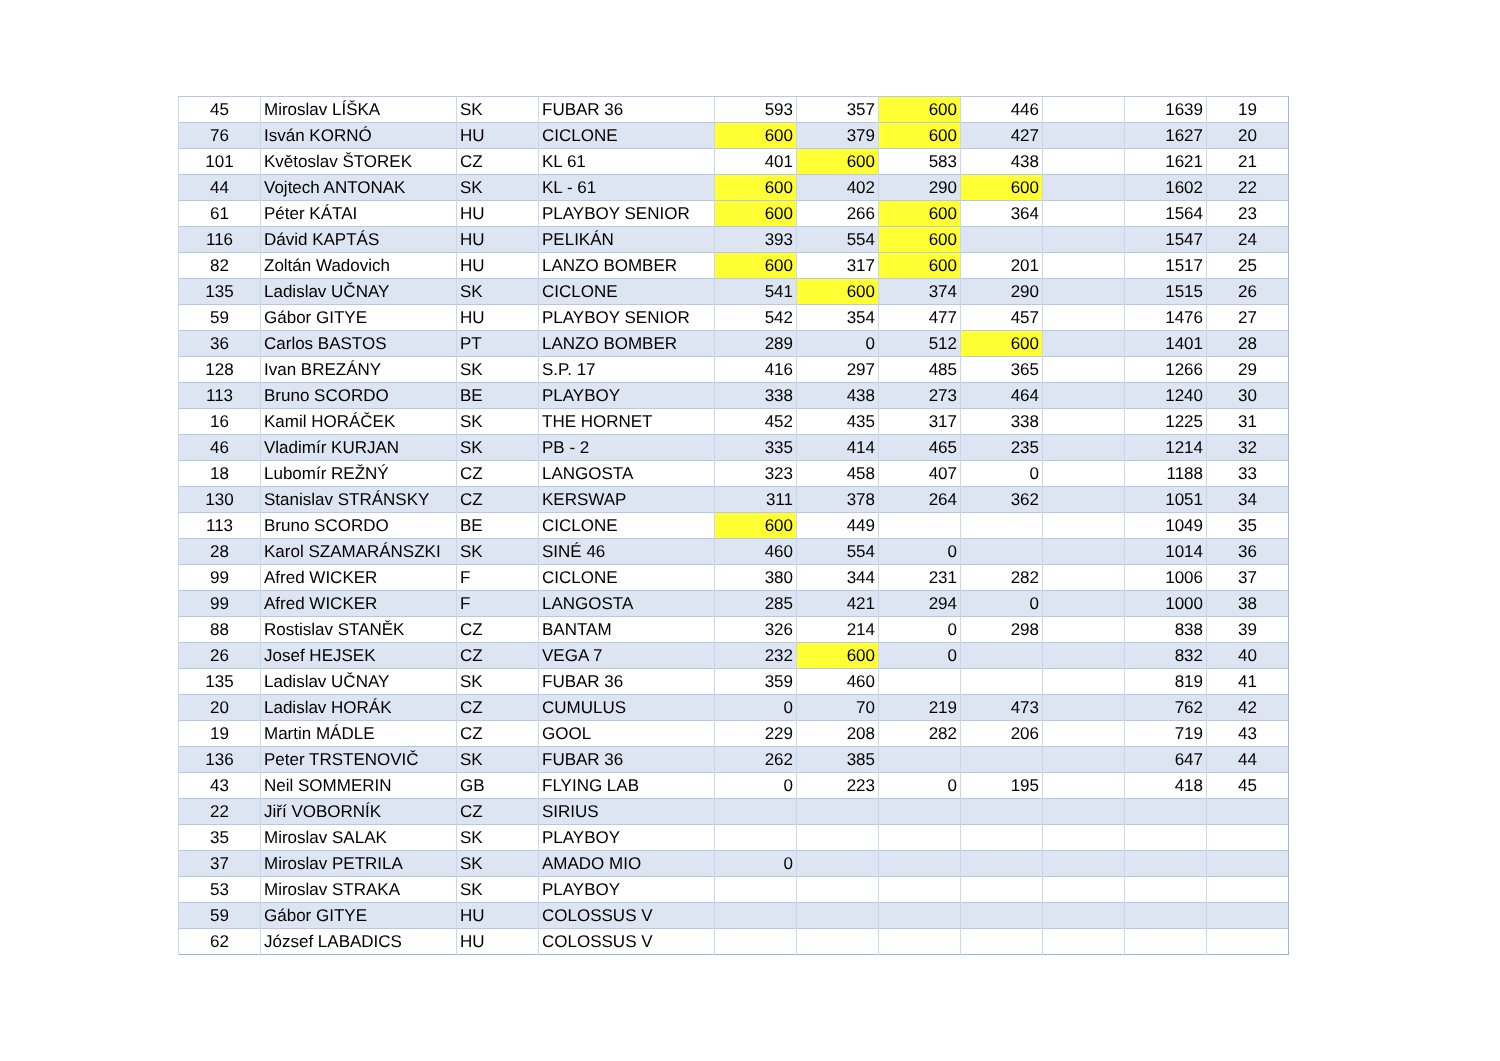| 45 | Miroslav LÍŠKA | SK | FUBAR 36 | 593 | 357 | 600 | 446 | | 1639 | 19 |
| 76 | Isván KORNÓ | HU | CICLONE | 600 | 379 | 600 | 427 | | 1627 | 20 |
| 101 | Květoslav ŠTOREK | CZ | KL 61 | 401 | 600 | 583 | 438 | | 1621 | 21 |
| 44 | Vojtech ANTONAK | SK | KL - 61 | 600 | 402 | 290 | 600 | | 1602 | 22 |
| 61 | Péter KÁTAI | HU | PLAYBOY SENIOR | 600 | 266 | 600 | 364 | | 1564 | 23 |
| 116 | Dávid KAPTÁS | HU | PELIKÁN | 393 | 554 | 600 | | | 1547 | 24 |
| 82 | Zoltán Wadovich | HU | LANZO BOMBER | 600 | 317 | 600 | 201 | | 1517 | 25 |
| 135 | Ladislav UČNAY | SK | CICLONE | 541 | 600 | 374 | 290 | | 1515 | 26 |
| 59 | Gábor GITYE | HU | PLAYBOY SENIOR | 542 | 354 | 477 | 457 | | 1476 | 27 |
| 36 | Carlos BASTOS | PT | LANZO BOMBER | 289 | 0 | 512 | 600 | | 1401 | 28 |
| 128 | Ivan BREZÁNY | SK | S.P. 17 | 416 | 297 | 485 | 365 | | 1266 | 29 |
| 113 | Bruno SCORDO | BE | PLAYBOY | 338 | 438 | 273 | 464 | | 1240 | 30 |
| 16 | Kamil HORÁČEK | SK | THE HORNET | 452 | 435 | 317 | 338 | | 1225 | 31 |
| 46 | Vladimír KURJAN | SK | PB - 2 | 335 | 414 | 465 | 235 | | 1214 | 32 |
| 18 | Lubomír REŽNÝ | CZ | LANGOSTA | 323 | 458 | 407 | 0 | | 1188 | 33 |
| 130 | Stanislav STRÁNSKY | CZ | KERSWAP | 311 | 378 | 264 | 362 | | 1051 | 34 |
| 113 | Bruno SCORDO | BE | CICLONE | 600 | 449 | | | | 1049 | 35 |
| 28 | Karol SZAMARÁNSZKI | SK | SINÉ 46 | 460 | 554 | 0 | | | 1014 | 36 |
| 99 | Afred WICKER | F | CICLONE | 380 | 344 | 231 | 282 | | 1006 | 37 |
| 99 | Afred WICKER | F | LANGOSTA | 285 | 421 | 294 | 0 | | 1000 | 38 |
| 88 | Rostislav STANĚK | CZ | BANTAM | 326 | 214 | 0 | 298 | | 838 | 39 |
| 26 | Josef HEJSEK | CZ | VEGA 7 | 232 | 600 | 0 | | | 832 | 40 |
| 135 | Ladislav UČNAY | SK | FUBAR 36 | 359 | 460 | | | | 819 | 41 |
| 20 | Ladislav HORÁK | CZ | CUMULUS | 0 | 70 | 219 | 473 | | 762 | 42 |
| 19 | Martin MÁDLE | CZ | GOOL | 229 | 208 | 282 | 206 | | 719 | 43 |
| 136 | Peter TRSTENOVIČ | SK | FUBAR 36 | 262 | 385 | | | | 647 | 44 |
| 43 | Neil SOMMERIN | GB | FLYING LAB | 0 | 223 | 0 | 195 | | 418 | 45 |
| 22 | Jiří VOBORNÍK | CZ | SIRIUS | | | | | | | |
| 35 | Miroslav SALAK | SK | PLAYBOY | | | | | | | |
| 37 | Miroslav PETRILA | SK | AMADO MIO | 0 | | | | | | |
| 53 | Miroslav STRAKA | SK | PLAYBOY | | | | | | | |
| 59 | Gábor GITYE | HU | COLOSSUS V | | | | | | | |
| 62 | József LABADICS | HU | COLOSSUS V | | | | | | | |